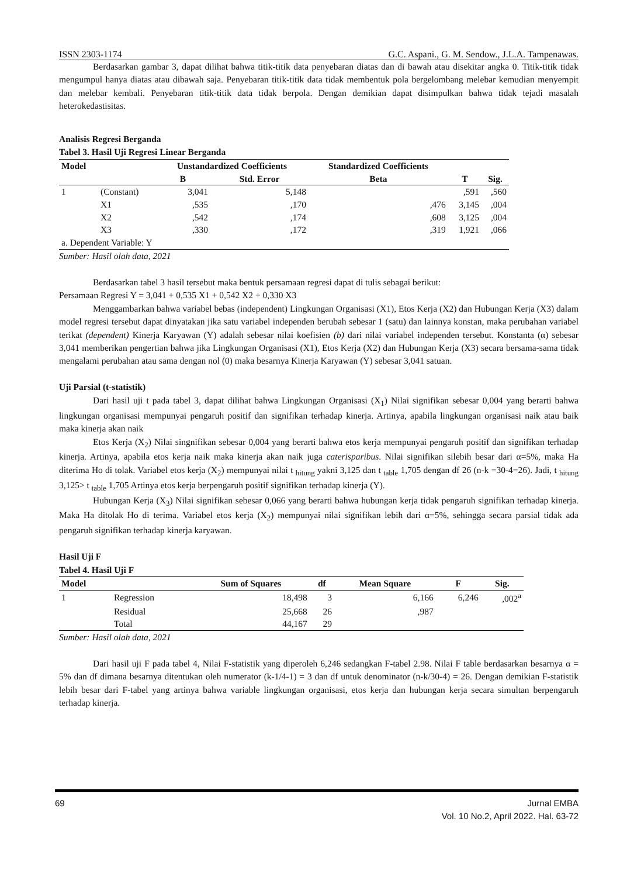ISSN 2303-1174 G.C. Aspani., G. M. Sendow., J.L.A. Tampenawas.
Berdasarkan gambar 3, dapat dilihat bahwa titik-titik data penyebaran diatas dan di bawah atau disekitar angka 0. Titik-titik tidak mengumpul hanya diatas atau dibawah saja. Penyebaran titik-titik data tidak membentuk pola bergelombang melebar kemudian menyempit dan melebar kembali. Penyebaran titik-titik data tidak berpola. Dengan demikian dapat disimpulkan bahwa tidak tejadi masalah heterokedastisitas.
Analisis Regresi Berganda
Tabel 3. Hasil Uji Regresi Linear Berganda
| Model | | Unstandardized Coefficients | | Standardized Coefficients | | |
| --- | --- | --- | --- | --- | --- | --- |
| | | B | Std. Error | Beta | T | Sig. |
| 1 | (Constant) | 3,041 | 5,148 | | ,591 | ,560 |
| | X1 | ,535 | ,170 | ,476 | 3,145 | ,004 |
| | X2 | ,542 | ,174 | ,608 | 3,125 | ,004 |
| | X3 | ,330 | ,172 | ,319 | 1,921 | ,066 |
| a. Dependent Variable: Y | | | | | | |
Sumber: Hasil olah data, 2021
Berdasarkan tabel 3 hasil tersebut maka bentuk persamaan regresi dapat di tulis sebagai berikut:
Persamaan Regresi Y = 3,041 + 0,535 X1 + 0,542 X2 + 0,330 X3
Menggambarkan bahwa variabel bebas (independent) Lingkungan Organisasi (X1), Etos Kerja (X2) dan Hubungan Kerja (X3) dalam model regresi tersebut dapat dinyatakan jika satu variabel independen berubah sebesar 1 (satu) dan lainnya konstan, maka perubahan variabel terikat (dependent) Kinerja Karyawan (Y) adalah sebesar nilai koefisien (b) dari nilai variabel independen tersebut. Konstanta (α) sebesar 3,041 memberikan pengertian bahwa jika Lingkungan Organisasi (X1), Etos Kerja (X2) dan Hubungan Kerja (X3) secara bersama-sama tidak mengalami perubahan atau sama dengan nol (0) maka besarnya Kinerja Karyawan (Y) sebesar 3,041 satuan.
Uji Parsial (t-statistik)
Dari hasil uji t pada tabel 3, dapat dilihat bahwa Lingkungan Organisasi (X<sub>1</sub>) Nilai signifikan sebesar 0,004 yang berarti bahwa lingkungan organisasi mempunyai pengaruh positif dan signifikan terhadap kinerja. Artinya, apabila lingkungan organisasi naik atau baik maka kinerja akan naik
Etos Kerja (X<sub>2</sub>) Nilai singnifikan sebesar 0,004 yang berarti bahwa etos kerja mempunyai pengaruh positif dan signifikan terhadap kinerja. Artinya, apabila etos kerja naik maka kinerja akan naik juga caterisparibus. Nilai signifikan silebih besar dari α=5%, maka Ha diterima Ho di tolak. Variabel etos kerja (X<sub>2</sub>) mempunyai nilai t <sub>hitung</sub> yakni 3,125 dan t <sub>table</sub> 1,705 dengan df 26 (n-k =30-4=26). Jadi, t <sub>hitung</sub> 3,125> t <sub>table</sub> 1,705 Artinya etos kerja berpengaruh positif signifikan terhadap kinerja (Y).
Hubungan Kerja (X<sub>3</sub>) Nilai signifikan sebesar 0,066 yang berarti bahwa hubungan kerja tidak pengaruh signifikan terhadap kinerja. Maka Ha ditolak Ho di terima. Variabel etos kerja (X<sub>2</sub>) mempunyai nilai signifikan lebih dari α=5%, sehingga secara parsial tidak ada pengaruh signifikan terhadap kinerja karyawan.
Hasil Uji F
Tabel 4. Hasil Uji F
| Model | | Sum of Squares | df | Mean Square | F | Sig. |
| --- | --- | --- | --- | --- | --- | --- |
| 1 | Regression | 18,498 | 3 | 6,166 | 6,246 | ,002<sup>a</sup> |
| | Residual | 25,668 | 26 | ,987 | | |
| | Total | 44,167 | 29 | | | |
Sumber: Hasil olah data, 2021
Dari hasil uji F pada tabel 4, Nilai F-statistik yang diperoleh 6,246 sedangkan F-tabel 2.98. Nilai F table berdasarkan besarnya α = 5% dan df dimana besarnya ditentukan oleh numerator (k-1/4-1) = 3 dan df untuk denominator (n-k/30-4) = 26. Dengan demikian F-statistik lebih besar dari F-tabel yang artinya bahwa variable lingkungan organisasi, etos kerja dan hubungan kerja secara simultan berpengaruh terhadap kinerja.
69 Jurnal EMBA
Vol. 10 No.2, April 2022. Hal. 63-72